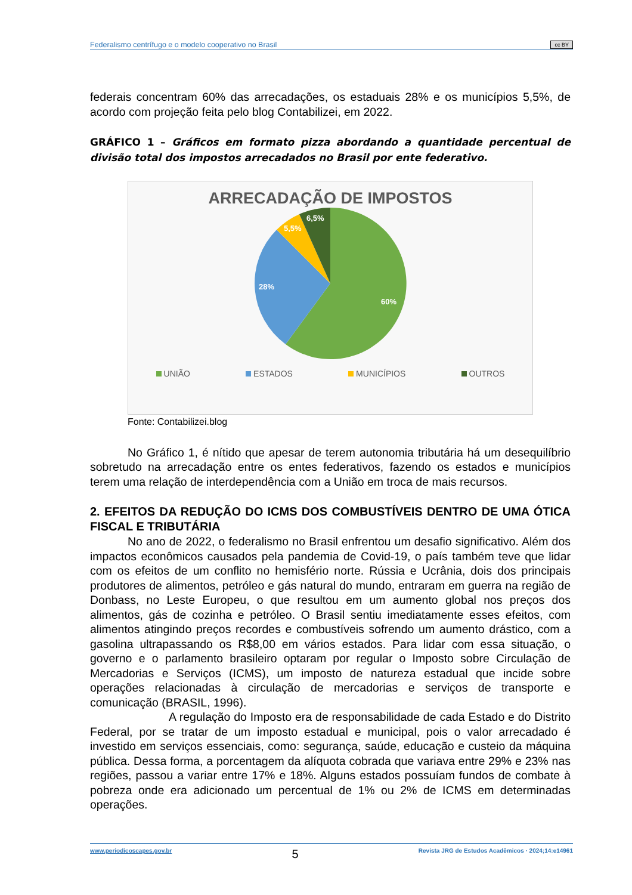Federalismo centrífugo e o modelo cooperativo no Brasil cc BY
federais concentram 60% das arrecadações, os estaduais 28% e os municípios 5,5%, de acordo com projeção feita pelo blog Contabilizei, em 2022.
GRÁFICO 1 – Gráficos em formato pizza abordando a quantidade percentual de divisão total dos impostos arrecadados no Brasil por ente federativo.
ARRECADAÇÃO DE IMPOSTOS
60%
28%
5,5%
6,5%
UNIÃO ESTADOS MUNICÍPIOS OUTROS
Fonte: Contabilizei.blog
No Gráfico 1, é nítido que apesar de terem autonomia tributária há um desequilíbrio sobretudo na arrecadação entre os entes federativos, fazendo os estados e municípios terem uma relação de interdependência com a União em troca de mais recursos.
2. EFEITOS DA REDUÇÃO DO ICMS DOS COMBUSTÍVEIS DENTRO DE UMA ÓTICA FISCAL E TRIBUTÁRIA
No ano de 2022, o federalismo no Brasil enfrentou um desafio significativo. Além dos impactos econômicos causados pela pandemia de Covid-19, o país também teve que lidar com os efeitos de um conflito no hemisfério norte. Rússia e Ucrânia, dois dos principais produtores de alimentos, petróleo e gás natural do mundo, entraram em guerra na região de Donbass, no Leste Europeu, o que resultou em um aumento global nos preços dos alimentos, gás de cozinha e petróleo. O Brasil sentiu imediatamente esses efeitos, com alimentos atingindo preços recordes e combustíveis sofrendo um aumento drástico, com a gasolina ultrapassando os R$8,00 em vários estados. Para lidar com essa situação, o governo e o parlamento brasileiro optaram por regular o Imposto sobre Circulação de Mercadorias e Serviços (ICMS), um imposto de natureza estadual que incide sobre operações relacionadas à circulação de mercadorias e serviços de transporte e comunicação (BRASIL, 1996).
A regulação do Imposto era de responsabilidade de cada Estado e do Distrito Federal, por se tratar de um imposto estadual e municipal, pois o valor arrecadado é investido em serviços essenciais, como: segurança, saúde, educação e custeio da máquina pública. Dessa forma, a porcentagem da alíquota cobrada que variava entre 29% e 23% nas regiões, passou a variar entre 17% e 18%. Alguns estados possuíam fundos de combate à pobreza onde era adicionado um percentual de 1% ou 2% de ICMS em determinadas operações.
www.periodicoscapes.gov.br 5 Revista JRG de Estudos Acadêmicos · 2024;14:e14961